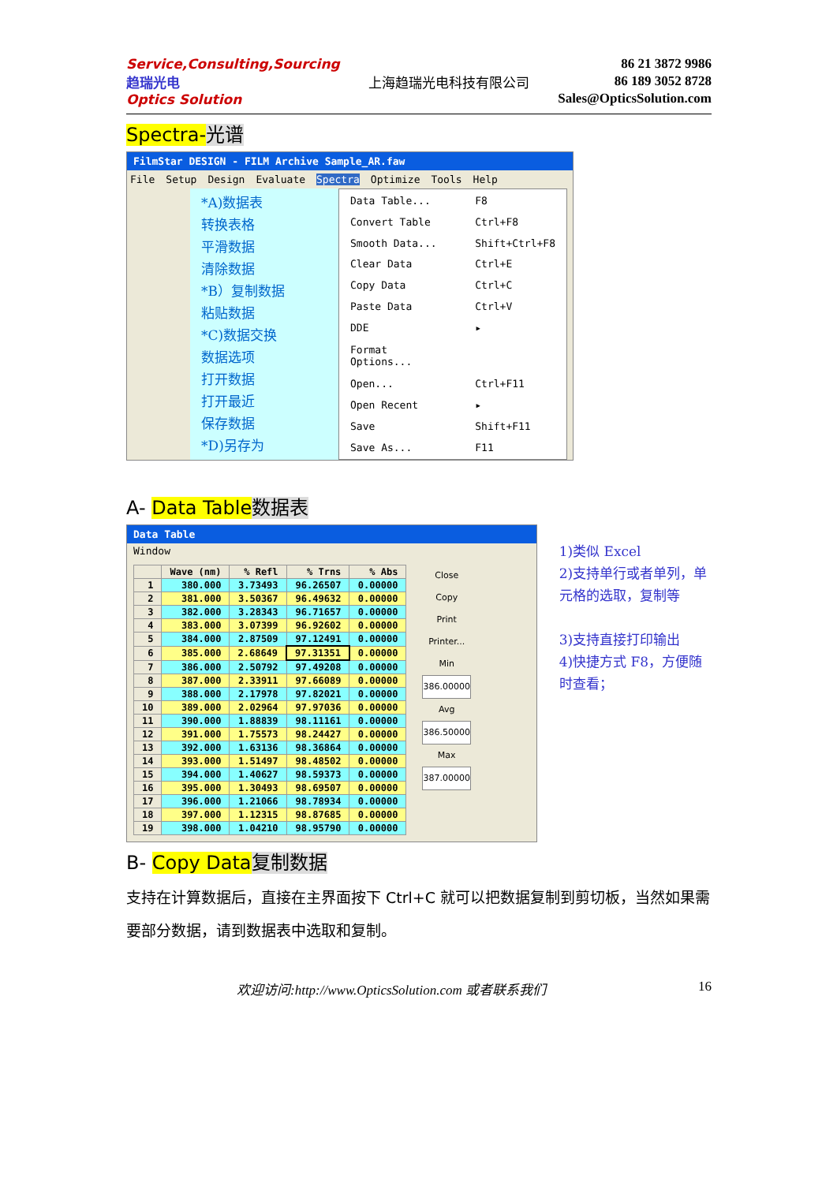Service,Consulting,Sourcing
趋瑞光电
Optics Solution
上海趋瑞光电科技有限公司
86 21 3872 9986
86 189 3052 8728
Sales@OpticsSolution.com
Spectra-光谱
FilmStar DESIGN - FILM Archive Sample_AR.faw
File Setup Design Evaluate Spectra Optimize Tools Help
*A)数据表
转换表格
平滑数据
清除数据
*B）复制数据
粘贴数据
*C)数据交换
数据选项
打开数据
打开最近
保存数据
*D)另存为
| Data Table... | F8 |
| Convert Table | Ctrl+F8 |
| Smooth Data... | Shift+Ctrl+F8 |
| Clear Data | Ctrl+E |
| Copy Data | Ctrl+C |
| Paste Data | Ctrl+V |
| DDE | ▸ |
| Format Options... | |
| Open... | Ctrl+F11 |
| Open Recent | ▸ |
| Save | Shift+F11 |
| Save As... | F11 |
A- Data Table 数据表
Data Table
Window
| | Wave (nm) | % Refl | % Trns | % Abs |
| --- | --- | --- | --- | --- |
| 1 | 380.000 | 3.73493 | 96.26507 | 0.00000 |
| 2 | 381.000 | 3.50367 | 96.49632 | 0.00000 |
| 3 | 382.000 | 3.28343 | 96.71657 | 0.00000 |
| 4 | 383.000 | 3.07399 | 96.92602 | 0.00000 |
| 5 | 384.000 | 2.87509 | 97.12491 | 0.00000 |
| 6 | 385.000 | 2.68649 | 97.31351 | 0.00000 |
| 7 | 386.000 | 2.50792 | 97.49208 | 0.00000 |
| 8 | 387.000 | 2.33911 | 97.66089 | 0.00000 |
| 9 | 388.000 | 2.17978 | 97.82021 | 0.00000 |
| 10 | 389.000 | 2.02964 | 97.97036 | 0.00000 |
| 11 | 390.000 | 1.88839 | 98.11161 | 0.00000 |
| 12 | 391.000 | 1.75573 | 98.24427 | 0.00000 |
| 13 | 392.000 | 1.63136 | 98.36864 | 0.00000 |
| 14 | 393.000 | 1.51497 | 98.48502 | 0.00000 |
| 15 | 394.000 | 1.40627 | 98.59373 | 0.00000 |
| 16 | 395.000 | 1.30493 | 98.69507 | 0.00000 |
| 17 | 396.000 | 1.21066 | 98.78934 | 0.00000 |
| 18 | 397.000 | 1.12315 | 98.87685 | 0.00000 |
| 19 | 398.000 | 1.04210 | 98.95790 | 0.00000 |
Close
Copy
Print
Printer...
Min
386.00000
Avg
386.50000
Max
387.00000
1)类似 Excel
2)支持单行或者单列，单元格的选取，复制等
3)支持直接打印输出
4)快捷方式 F8，方便随时查看；
B- Copy Data 复制数据
支持在计算数据后，直接在主界面按下 Ctrl+C 就可以把数据复制到剪切板，当然如果需要部分数据，请到数据表中选取和复制。
欢迎访问:http://www.OpticsSolution.com 或者联系我们 16